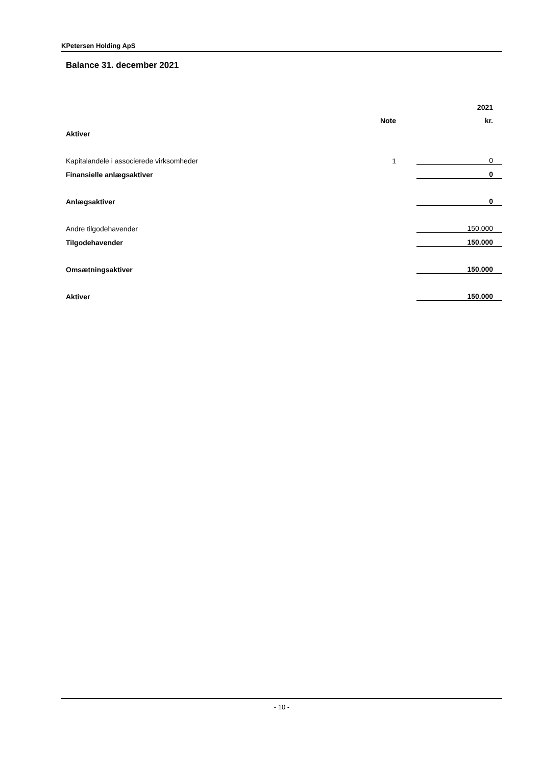KPetersen Holding ApS
Balance 31. december 2021
| | | 2021 |
| --- | --- | --- |
| | Note | kr. |
| Aktiver | | |
| Kapitalandele i associerede virksomheder | 1 | 0 |
| Finansielle anlægsaktiver | | 0 |
| Anlægsaktiver | | 0 |
| Andre tilgodehavender | | 150.000 |
| Tilgodehavender | | 150.000 |
| Omsætningsaktiver | | 150.000 |
| Aktiver | | 150.000 |
- 10 -